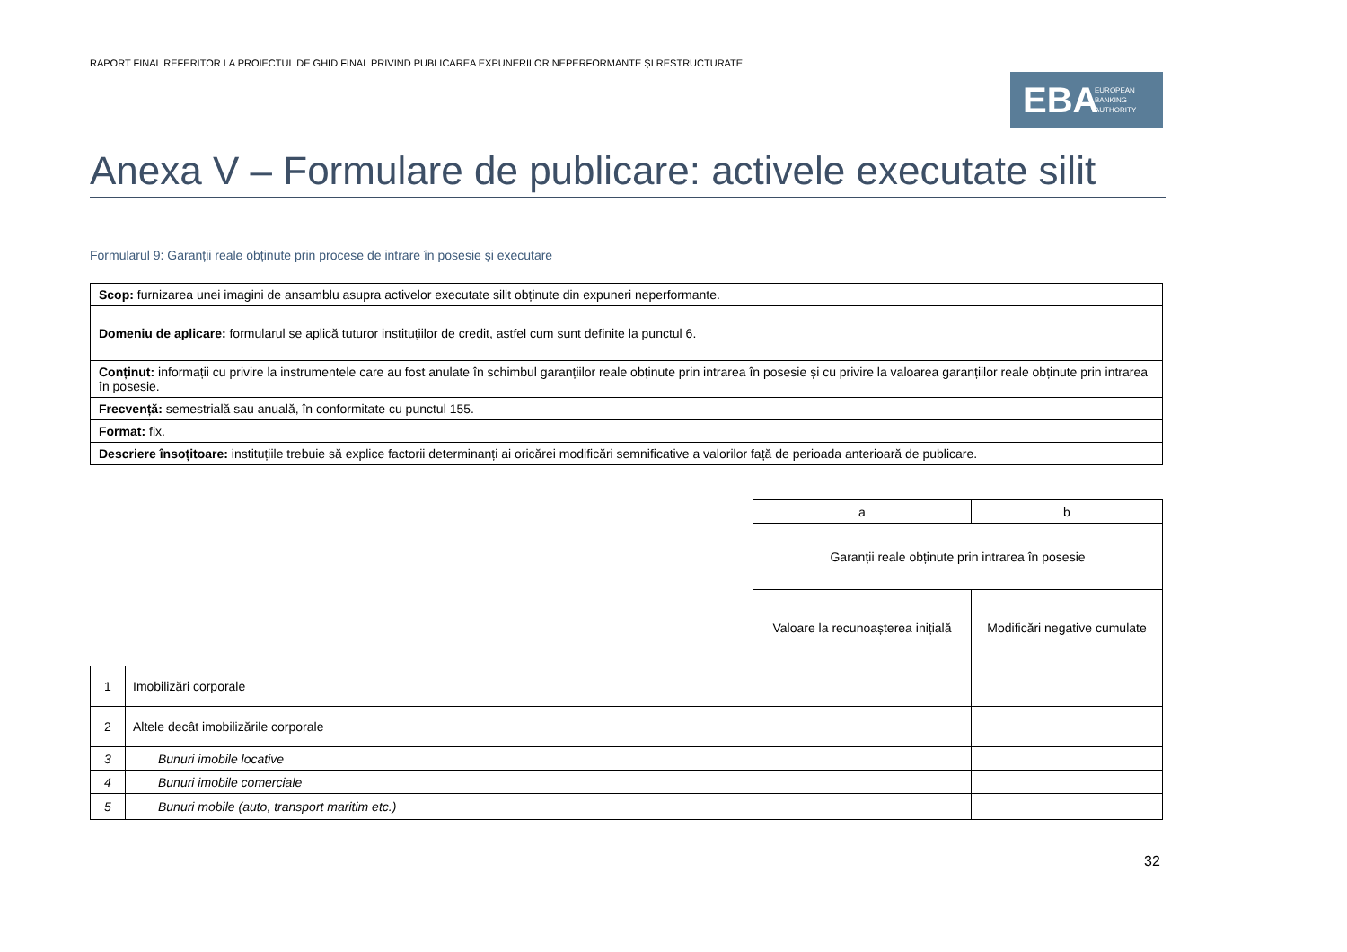RAPORT FINAL REFERITOR LA PROIECTUL DE GHID FINAL PRIVIND PUBLICAREA EXPUNERILOR NEPERFORMANTE ȘI RESTRUCTURATE
EBA EUROPEAN
BANKING
AUTHORITY
Anexa V – Formulare de publicare: activele executate silit
Formularul 9: Garanții reale obținute prin procese de intrare în posesie și executare
| Scop: furnizarea unei imagini de ansamblu asupra activelor executate silit obținute din expuneri neperformante. |
| Domeniu de aplicare: formularul se aplică tuturor instituțiilor de credit, astfel cum sunt definite la punctul 6. |
| Conținut: informații cu privire la instrumentele care au fost anulate în schimbul garanțiilor reale obținute prin intrarea în posesie și cu privire la valoarea garanțiilor reale obținute prin intrarea în posesie. |
| Frecvență: semestrială sau anuală, în conformitate cu punctul 155. |
| Format: fix. |
| Descriere însoțitoare: instituțiile trebuie să explice factorii determinanți ai oricărei modificări semnificative a valorilor față de perioada anterioară de publicare. |
| | | a | b |
| | | Garanții reale obținute prin intrarea în posesie | |
| | | Valoare la recunoașterea inițială | Modificări negative cumulate |
| 1 | Imobilizări corporale | | |
| 2 | Altele decât imobilizările corporale | | |
| 3 | Bunuri imobile locative | | |
| 4 | Bunuri imobile comerciale | | |
| 5 | Bunuri mobile (auto, transport maritim etc.) | | |
32